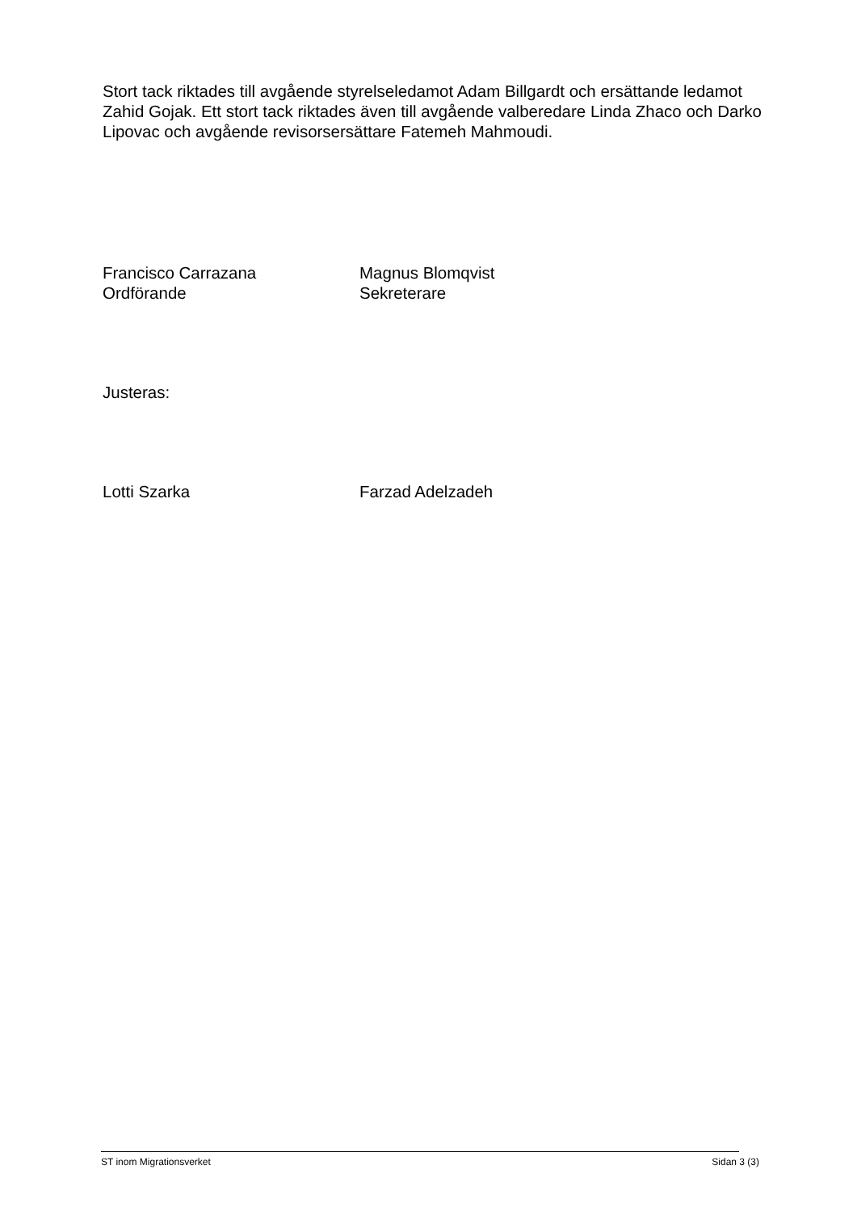Stort tack riktades till avgående styrelseledamot Adam Billgardt och ersättande ledamot Zahid Gojak. Ett stort tack riktades även till avgående valberedare Linda Zhaco och Darko Lipovac och avgående revisorsersättare Fatemeh Mahmoudi.
Francisco Carrazana
Ordförande
Magnus Blomqvist
Sekreterare
Justeras:
Lotti Szarka Farzad Adelzadeh
ST inom Migrationsverket Sidan 3 (3)